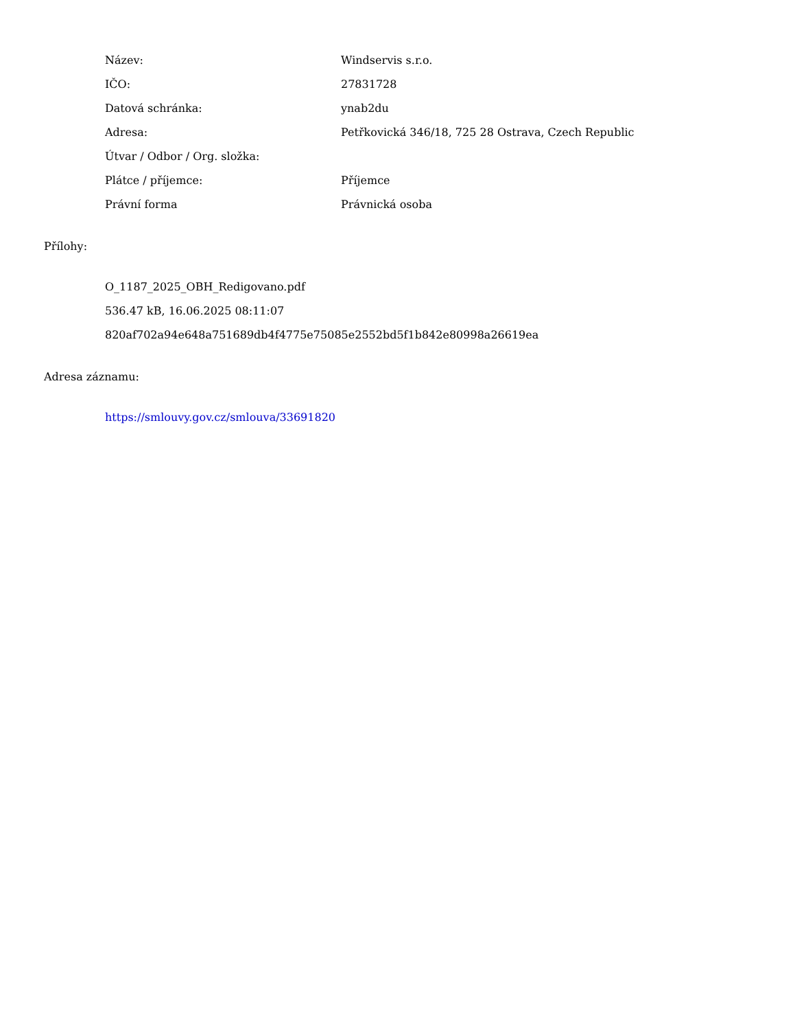| Název: | Windservis s.r.o. |
| IČO: | 27831728 |
| Datová schránka: | ynab2du |
| Adresa: | Petřkovická 346/18, 725 28 Ostrava, Czech Republic |
| Útvar / Odbor / Org. složka: | |
| Plátce / příjemce: | Příjemce |
| Právní forma | Právnická osoba |
Přílohy:
O_1187_2025_OBH_Redigovano.pdf
536.47 kB, 16.06.2025 08:11:07
820af702a94e648a751689db4f4775e75085e2552bd5f1b842e80998a26619ea
Adresa záznamu:
https://smlouvy.gov.cz/smlouva/33691820